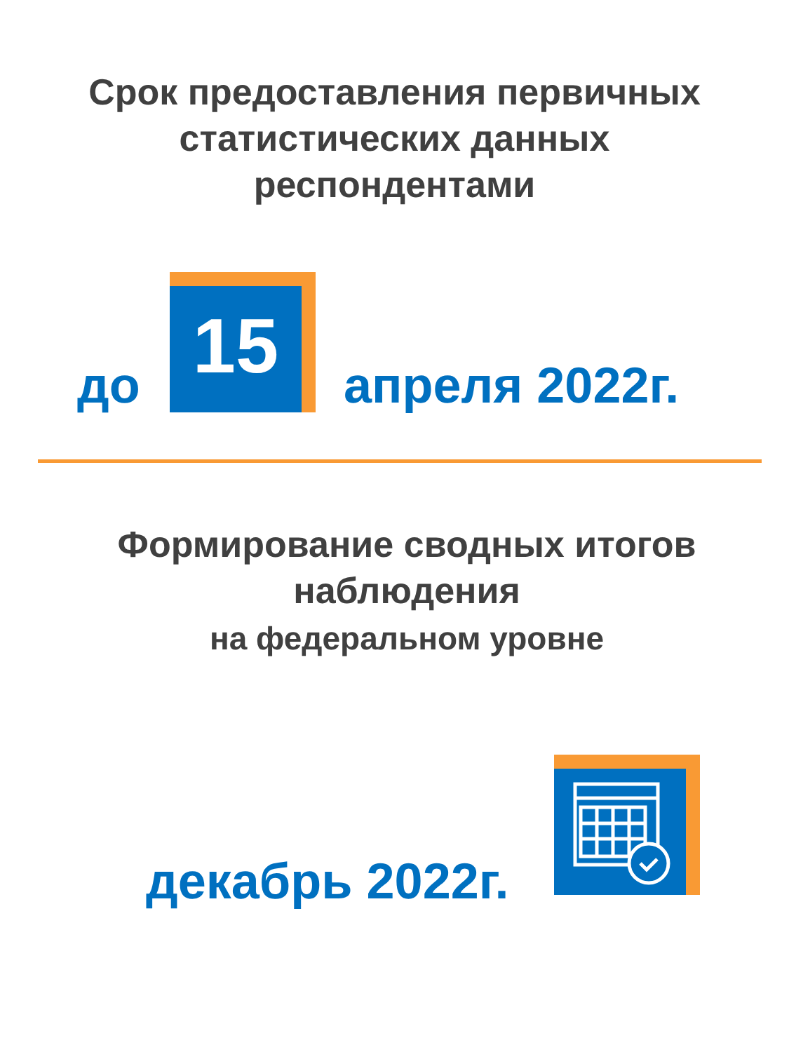Срок предоставления первичных
статистических данных
респондентами
до
15
апреля 2022г.
Формирование сводных итогов
наблюдения
на федеральном уровне
декабрь 2022г.